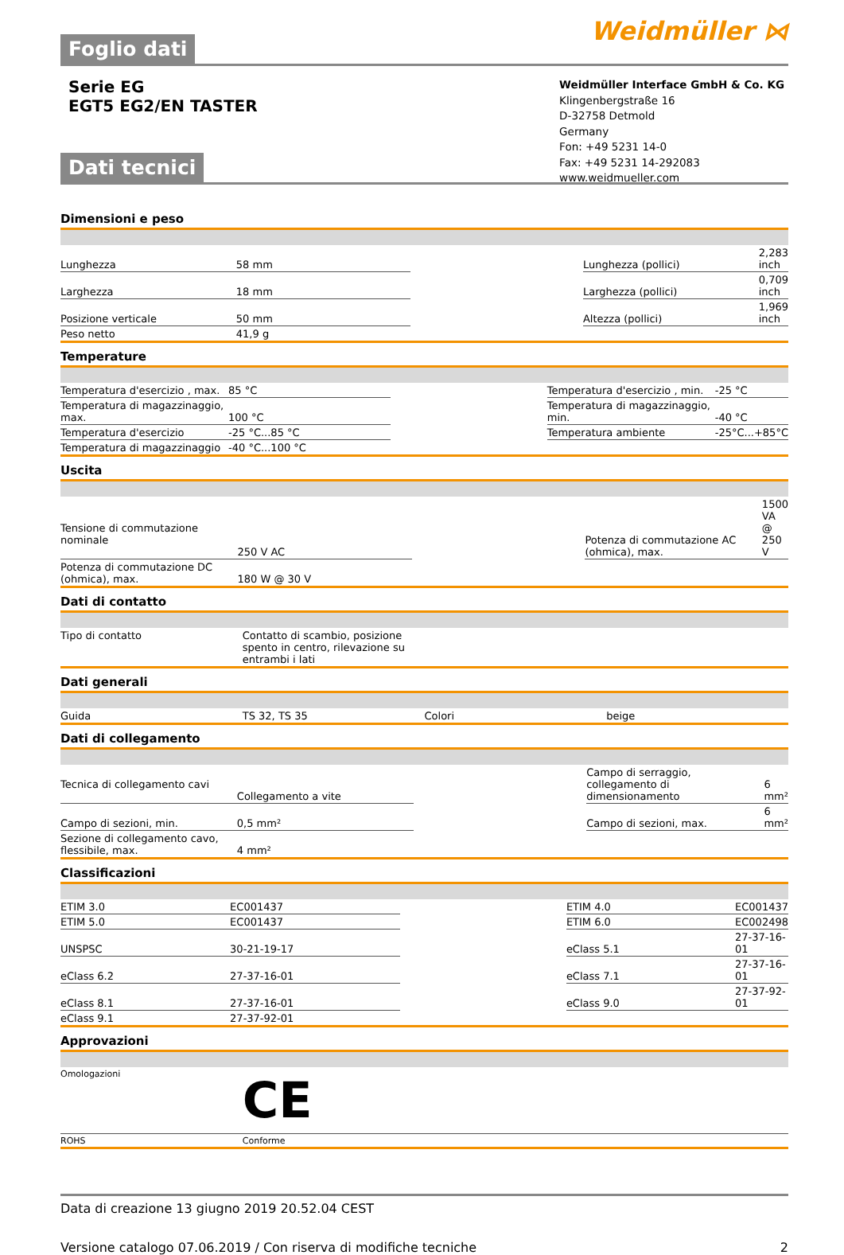Foglio dati
Weidmüller ⋈
Serie EG
EGT5 EG2/EN TASTER
Weidmüller Interface GmbH & Co. KG
Klingenbergstraße 16
D-32758 Detmold
Germany
Fon: +49 5231 14-0
Fax: +49 5231 14-292083
www.weidmueller.com
Dati tecnici
Dimensioni e peso
| Lunghezza | 58 mm | | Lunghezza (pollici) | 2,283 inch |
| Larghezza | 18 mm | | Larghezza (pollici) | 0,709 inch |
| Posizione verticale | 50 mm | | Altezza (pollici) | 1,969 inch |
| Peso netto | 41,9 g | | | |
Temperature
| Temperatura d'esercizio , max. | 85 °C | | Temperatura d'esercizio , min. | -25 °C |
| Temperatura di magazzinaggio, max. | 100 °C | | Temperatura di magazzinaggio, min. | -40 °C |
| Temperatura d'esercizio | -25 °C...85 °C | | Temperatura ambiente | -25°C...+85°C |
| Temperatura di magazzinaggio | -40 °C...100 °C | | | |
Uscita
| Tensione di commutazione nominale | 250 V AC | | Potenza di commutazione AC (ohmica), max. | 1500 VA @ 250 V |
| Potenza di commutazione DC (ohmica), max. | 180 W @ 30 V | | | |
Dati di contatto
| Tipo di contatto | Contatto di scambio, posizione spento in centro, rilevazione su entrambi i lati | | | |
Dati generali
| Guida | TS 32, TS 35 | | Colori | beige |
Dati di collegamento
| Tecnica di collegamento cavi | Collegamento a vite | | Campo di serraggio, collegamento di dimensionamento | 6 mm² |
| Campo di sezioni, min. | 0,5 mm² | | Campo di sezioni, max. | 6 mm² |
| Sezione di collegamento cavo, flessibile, max. | 4 mm² | | | |
Classificazioni
| ETIM 3.0 | EC001437 | | ETIM 4.0 | EC001437 |
| ETIM 5.0 | EC001437 | | ETIM 6.0 | EC002498 |
| UNSPSC | 30-21-19-17 | | eClass 5.1 | 27-37-16-01 |
| eClass 6.2 | 27-37-16-01 | | eClass 7.1 | 27-37-16-01 |
| eClass 8.1 | 27-37-16-01 | | eClass 9.0 | 27-37-92-01 |
| eClass 9.1 | 27-37-92-01 | | | |
Approvazioni
| Omologazioni | CE | | | |
| ROHS | Conforme | | | |
Data di creazione 13 giugno 2019 20.52.04 CEST
Versione catalogo 07.06.2019 / Con riserva di modifiche tecniche 2